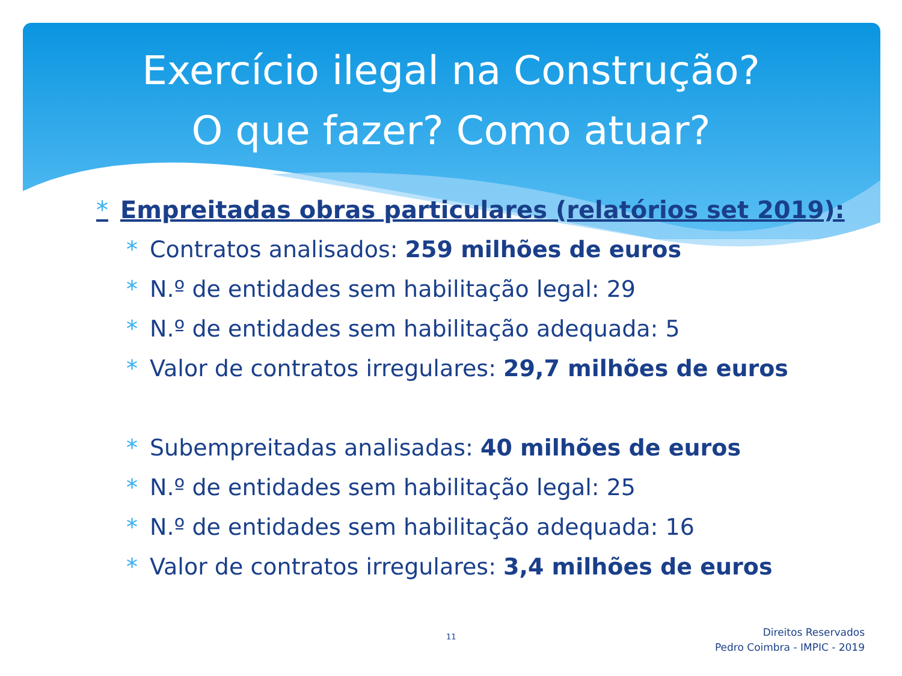Exercício ilegal na Construção?
O que fazer? Como atuar?
* Empreitadas obras particulares (relatórios set 2019):
* Contratos analisados: 259 milhões de euros
* N.º de entidades sem habilitação legal: 29
* N.º de entidades sem habilitação adequada: 5
* Valor de contratos irregulares: 29,7 milhões de euros
* Subempreitadas analisadas: 40 milhões de euros
* N.º de entidades sem habilitação legal: 25
* N.º de entidades sem habilitação adequada: 16
* Valor de contratos irregulares: 3,4 milhões de euros
11
Direitos Reservados
Pedro Coimbra - IMPIC - 2019